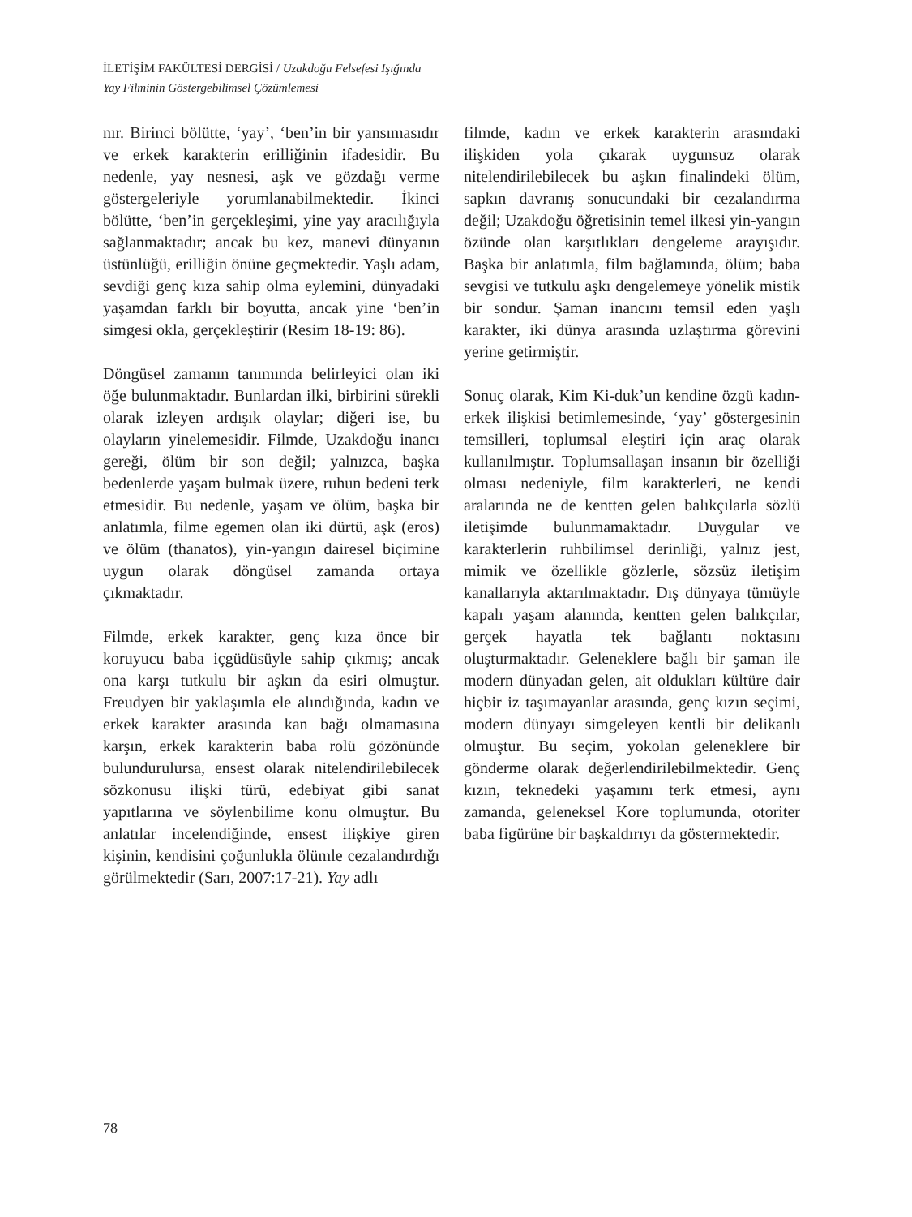İLETİŞİM FAKÜLTESİ DERGİSİ / Uzakdoğu Felsefesi Işığında
Yay Filminin Göstergebilimsel Çözümlemesi
nır. Birinci bölütte, ‘yay’, ‘ben’in bir yansıması­dır ve erkek karakterin erilliğinin ifadesidir. Bu nedenle, yay nesnesi, aşk ve gözdağı verme göstergeleriyle yorumlanabilmektedir. İkinci bölütte, ‘ben’in gerçekleşimi, yine yay aracılığıyla sağlanmaktadır; ancak bu kez, manevi dünyanın üstünlüğü, erilliğin önüne geçmektedir. Yaşlı adam, sevdiği genç kıza sahip olma eylemini, dünyadaki yaşamdan farklı bir boyutta, ancak yine ‘ben’in simgesi okla, gerçekleştirir (Resim 18-19: 86).
Döngüsel zamanın tanımında belirleyici olan iki öğe bulunmaktadır. Bunlardan ilki, birbirini sürekli olarak izleyen ardışık olaylar; diğeri ise, bu olayların yinelemesidir. Filmde, Uzakdoğu inancı gereği, ölüm bir son değil; yalnızca, başka bedenlerde yaşam bulmak üzere, ruhun bedeni terk etmesidir. Bu nedenle, yaşam ve ölüm, başka bir anlatımla, filme egemen olan iki dürtü, aşk (eros) ve ölüm (thanatos), yin-yangın dairesel biçimine uygun olarak döngüsel zamanda ortaya çıkmaktadır.
Filmde, erkek karakter, genç kıza önce bir koruyucu baba içgüdüsüyle sahip çıkmış; ancak ona karşı tutkulu bir aşkın da esiri olmuştur. Freudyen bir yaklaşımla ele alındığında, kadın ve erkek karakter arasında kan bağı olmamasına karşın, erkek karakterin baba rolü gözönünde bulundurulursa, ensest olarak nitelendirilebilecek sözkonusu ilişki türü, edebiyat gibi sanat yapıtlarına ve söylenbilime konu olmuştur. Bu anlatılar incelendiğinde, ensest ilişkiye giren kişinin, kendisini çoğunlukla ölümle cezalandırdığı görülmektedir (Sarı, 2007:17-21). Yay adlı
filmde, kadın ve erkek karakterin arasındaki ilişkiden yola çıkarak uygunsuz olarak nitelendirilebilecek bu aşkın finalindeki ölüm, sapkın davranış sonucundaki bir cezalandırma değil; Uzakdoğu öğretisinin temel ilkesi yin-yangın özünde olan karşıtlıkları dengeleme arayışıdır. Başka bir anlatımla, film bağlamında, ölüm; baba sevgisi ve tutkulu aşkı dengelemeye yönelik mistik bir sondur. Şaman inancını temsil eden yaşlı karakter, iki dünya arasında uzlaştırma görevini yerine getirmiştir.
Sonuç olarak, Kim Ki-duk’un kendine özgü kadın-erkek ilişkisi betimlemesinde, ‘yay’ göstergesinin temsilleri, toplumsal eleştiri için araç olarak kullanılmıştır. Toplumsallaşan insanın bir özelliği olması nedeniyle, film karakterleri, ne kendi aralarında ne de kentten gelen balıkçılarla sözlü iletişimde bulunmamaktadır. Duygular ve karakterlerin ruhbilimsel derinliği, yalnız jest, mimik ve özellikle gözlerle, sözsüz iletişim kanallarıyla aktarılmaktadır. Dış dünyaya tümüyle kapalı yaşam alanında, kentten gelen balıkçılar, gerçek hayatla tek bağlantı noktasını oluşturmaktadır. Geleneklere bağlı bir şaman ile modern dünyadan gelen, ait oldukları kültüre dair hiçbir iz taşımayanlar arasında, genç kızın seçimi, modern dünyayı simgeleyen kentli bir delikanlı olmuştur. Bu seçim, yokolan geleneklere bir gönderme olarak değerlendirilebilmektedir. Genç kızın, teknedeki yaşamını terk etmesi, aynı zamanda, geleneksel Kore toplumunda, otoriter baba figürüne bir başkaldırıyı da göstermektedir.
78